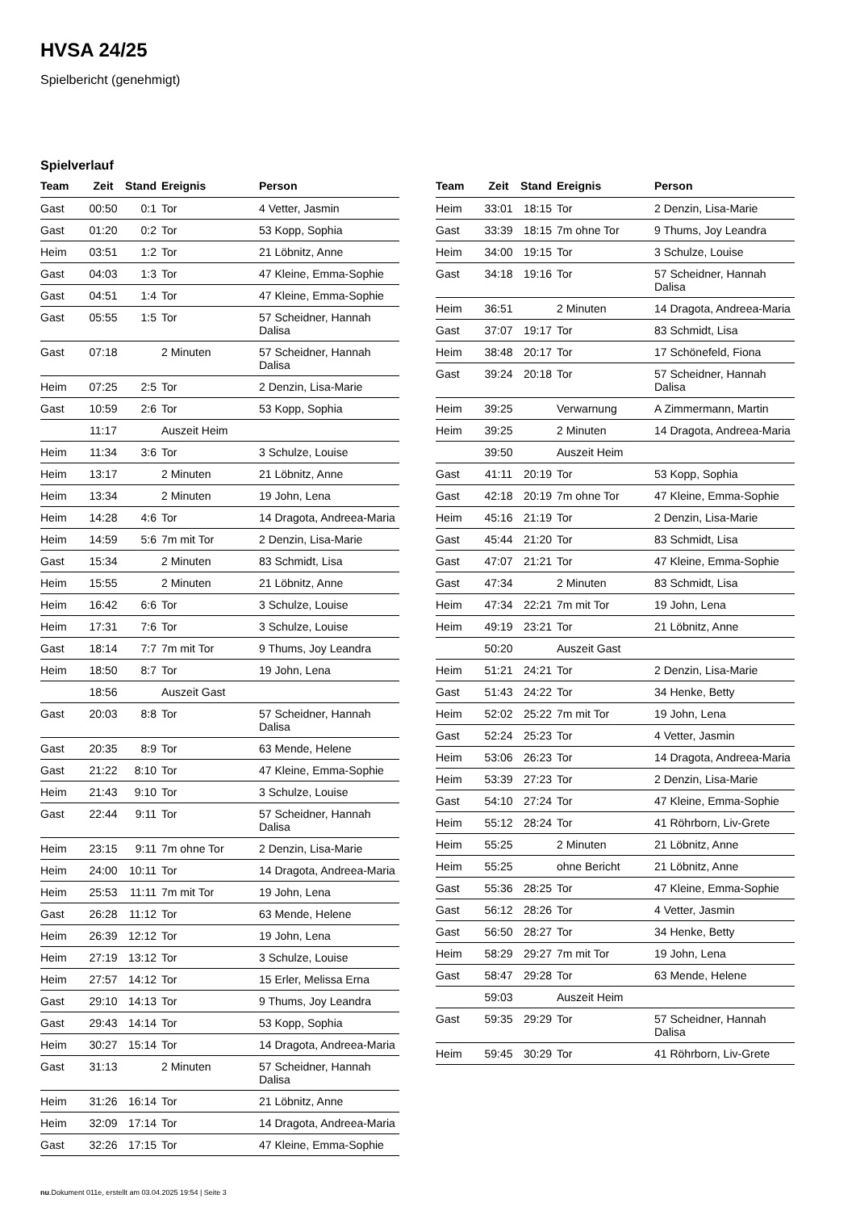HVSA 24/25
Spielbericht (genehmigt)
Spielverlauf
| Team | Zeit | Stand | Ereignis | Person |
| --- | --- | --- | --- | --- |
| Gast | 00:50 | 0:1 | Tor | 4 Vetter, Jasmin |
| Gast | 01:20 | 0:2 | Tor | 53 Kopp, Sophia |
| Heim | 03:51 | 1:2 | Tor | 21 Löbnitz, Anne |
| Gast | 04:03 | 1:3 | Tor | 47 Kleine, Emma-Sophie |
| Gast | 04:51 | 1:4 | Tor | 47 Kleine, Emma-Sophie |
| Gast | 05:55 | 1:5 | Tor | 57 Scheidner, Hannah Dalisa |
| Gast | 07:18 | | 2 Minuten | 57 Scheidner, Hannah Dalisa |
| Heim | 07:25 | 2:5 | Tor | 2 Denzin, Lisa-Marie |
| Gast | 10:59 | 2:6 | Tor | 53 Kopp, Sophia |
| | 11:17 | | Auszeit Heim | |
| Heim | 11:34 | 3:6 | Tor | 3 Schulze, Louise |
| Heim | 13:17 | | 2 Minuten | 21 Löbnitz, Anne |
| Heim | 13:34 | | 2 Minuten | 19 John, Lena |
| Heim | 14:28 | 4:6 | Tor | 14 Dragota, Andreea-Maria |
| Heim | 14:59 | 5:6 | 7m mit Tor | 2 Denzin, Lisa-Marie |
| Gast | 15:34 | | 2 Minuten | 83 Schmidt, Lisa |
| Heim | 15:55 | | 2 Minuten | 21 Löbnitz, Anne |
| Heim | 16:42 | 6:6 | Tor | 3 Schulze, Louise |
| Heim | 17:31 | 7:6 | Tor | 3 Schulze, Louise |
| Gast | 18:14 | 7:7 | 7m mit Tor | 9 Thums, Joy Leandra |
| Heim | 18:50 | 8:7 | Tor | 19 John, Lena |
| | 18:56 | | Auszeit Gast | |
| Gast | 20:03 | 8:8 | Tor | 57 Scheidner, Hannah Dalisa |
| Gast | 20:35 | 8:9 | Tor | 63 Mende, Helene |
| Gast | 21:22 | 8:10 | Tor | 47 Kleine, Emma-Sophie |
| Heim | 21:43 | 9:10 | Tor | 3 Schulze, Louise |
| Gast | 22:44 | 9:11 | Tor | 57 Scheidner, Hannah Dalisa |
| Heim | 23:15 | 9:11 | 7m ohne Tor | 2 Denzin, Lisa-Marie |
| Heim | 24:00 | 10:11 | Tor | 14 Dragota, Andreea-Maria |
| Heim | 25:53 | 11:11 | 7m mit Tor | 19 John, Lena |
| Gast | 26:28 | 11:12 | Tor | 63 Mende, Helene |
| Heim | 26:39 | 12:12 | Tor | 19 John, Lena |
| Heim | 27:19 | 13:12 | Tor | 3 Schulze, Louise |
| Heim | 27:57 | 14:12 | Tor | 15 Erler, Melissa Erna |
| Gast | 29:10 | 14:13 | Tor | 9 Thums, Joy Leandra |
| Gast | 29:43 | 14:14 | Tor | 53 Kopp, Sophia |
| Heim | 30:27 | 15:14 | Tor | 14 Dragota, Andreea-Maria |
| Gast | 31:13 | | 2 Minuten | 57 Scheidner, Hannah Dalisa |
| Heim | 31:26 | 16:14 | Tor | 21 Löbnitz, Anne |
| Heim | 32:09 | 17:14 | Tor | 14 Dragota, Andreea-Maria |
| Gast | 32:26 | 17:15 | Tor | 47 Kleine, Emma-Sophie |
| Team | Zeit | Stand | Ereignis | Person |
| --- | --- | --- | --- | --- |
| Heim | 33:01 | 18:15 | Tor | 2 Denzin, Lisa-Marie |
| Gast | 33:39 | 18:15 | 7m ohne Tor | 9 Thums, Joy Leandra |
| Heim | 34:00 | 19:15 | Tor | 3 Schulze, Louise |
| Gast | 34:18 | 19:16 | Tor | 57 Scheidner, Hannah Dalisa |
| Heim | 36:51 | | 2 Minuten | 14 Dragota, Andreea-Maria |
| Gast | 37:07 | 19:17 | Tor | 83 Schmidt, Lisa |
| Heim | 38:48 | 20:17 | Tor | 17 Schönefeld, Fiona |
| Gast | 39:24 | 20:18 | Tor | 57 Scheidner, Hannah Dalisa |
| Heim | 39:25 | | Verwarnung | A Zimmermann, Martin |
| Heim | 39:25 | | 2 Minuten | 14 Dragota, Andreea-Maria |
| | 39:50 | | Auszeit Heim | |
| Gast | 41:11 | 20:19 | Tor | 53 Kopp, Sophia |
| Gast | 42:18 | 20:19 | 7m ohne Tor | 47 Kleine, Emma-Sophie |
| Heim | 45:16 | 21:19 | Tor | 2 Denzin, Lisa-Marie |
| Gast | 45:44 | 21:20 | Tor | 83 Schmidt, Lisa |
| Gast | 47:07 | 21:21 | Tor | 47 Kleine, Emma-Sophie |
| Gast | 47:34 | | 2 Minuten | 83 Schmidt, Lisa |
| Heim | 47:34 | 22:21 | 7m mit Tor | 19 John, Lena |
| Heim | 49:19 | 23:21 | Tor | 21 Löbnitz, Anne |
| | 50:20 | | Auszeit Gast | |
| Heim | 51:21 | 24:21 | Tor | 2 Denzin, Lisa-Marie |
| Gast | 51:43 | 24:22 | Tor | 34 Henke, Betty |
| Heim | 52:02 | 25:22 | 7m mit Tor | 19 John, Lena |
| Gast | 52:24 | 25:23 | Tor | 4 Vetter, Jasmin |
| Heim | 53:06 | 26:23 | Tor | 14 Dragota, Andreea-Maria |
| Heim | 53:39 | 27:23 | Tor | 2 Denzin, Lisa-Marie |
| Gast | 54:10 | 27:24 | Tor | 47 Kleine, Emma-Sophie |
| Heim | 55:12 | 28:24 | Tor | 41 Röhrborn, Liv-Grete |
| Heim | 55:25 | | 2 Minuten | 21 Löbnitz, Anne |
| Heim | 55:25 | | ohne Bericht | 21 Löbnitz, Anne |
| Gast | 55:36 | 28:25 | Tor | 47 Kleine, Emma-Sophie |
| Gast | 56:12 | 28:26 | Tor | 4 Vetter, Jasmin |
| Gast | 56:50 | 28:27 | Tor | 34 Henke, Betty |
| Heim | 58:29 | 29:27 | 7m mit Tor | 19 John, Lena |
| Gast | 58:47 | 29:28 | Tor | 63 Mende, Helene |
| | 59:03 | | Auszeit Heim | |
| Gast | 59:35 | 29:29 | Tor | 57 Scheidner, Hannah Dalisa |
| Heim | 59:45 | 30:29 | Tor | 41 Röhrborn, Liv-Grete |
nu.Dokument 011e, erstellt am 03.04.2025 19:54 | Seite 3